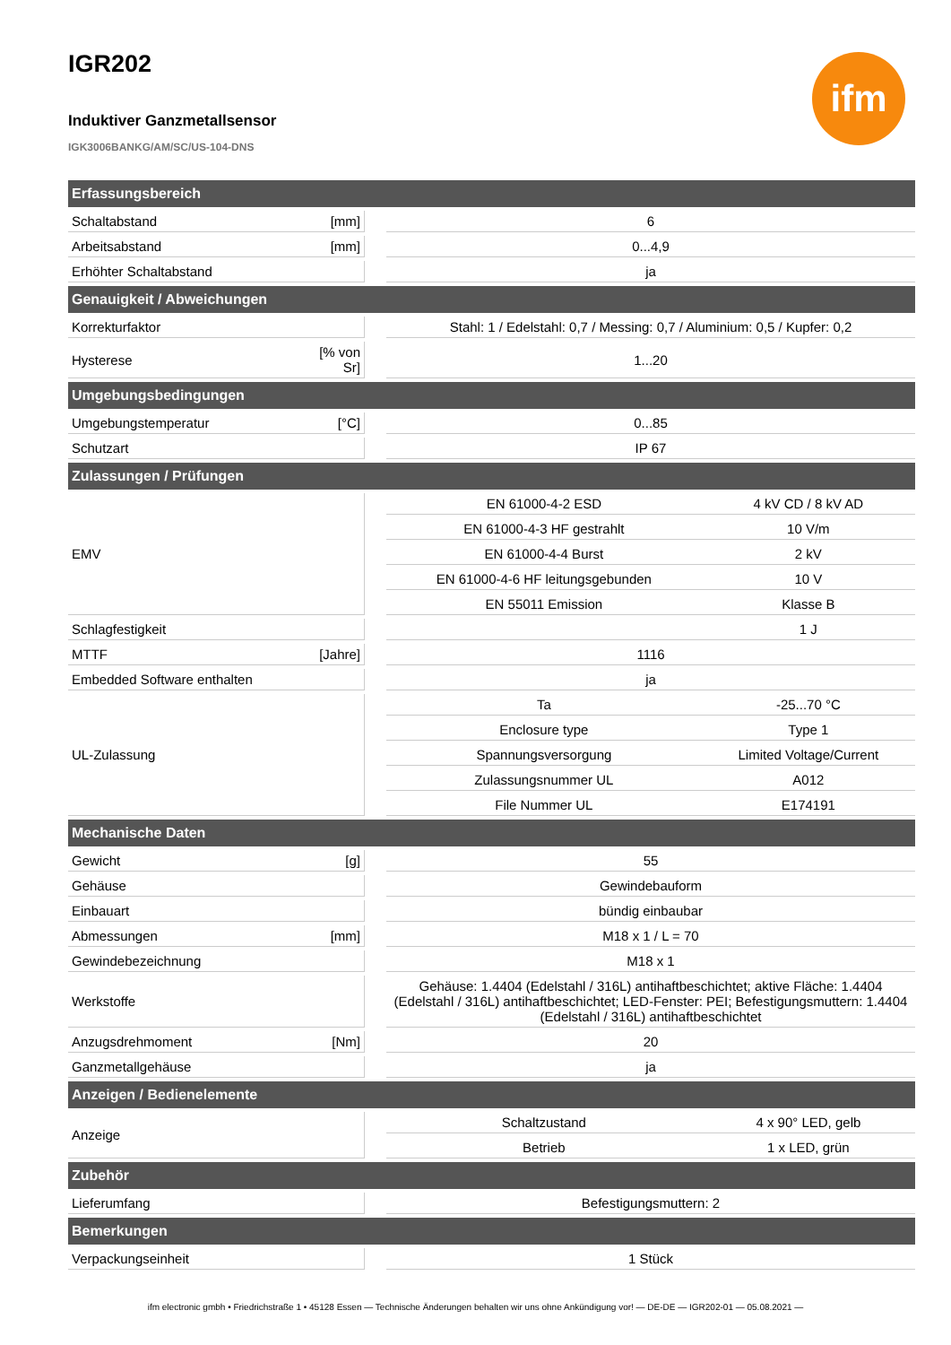ifm
IGR202
Induktiver Ganzmetallsensor
IGK3006BANKG/AM/SC/US-104-DNS
| Erfassungsbereich | | | | |
| --- | --- | --- | --- | --- |
| Schaltabstand | [mm] | | 6 | |
| Arbeitsabstand | [mm] | | 0...4,9 | |
| Erhöhter Schaltabstand | | | ja | |
| Genauigkeit / Abweichungen | | | | |
| Korrekturfaktor | | | Stahl: 1 / Edelstahl: 0,7 / Messing: 0,7 / Aluminium: 0,5 / Kupfer: 0,2 | |
| Hysterese | [% von Sr] | | 1...20 | |
| Umgebungsbedingungen | | | | |
| Umgebungstemperatur | [°C] | | 0...85 | |
| Schutzart | | | IP 67 | |
| Zulassungen / Prüfungen | | | | |
| EMV | | | EN 61000-4-2 ESD | 4 kV CD / 8 kV AD |
| | | | EN 61000-4-3 HF gestrahlt | 10 V/m |
| | | | EN 61000-4-4 Burst | 2 kV |
| | | | EN 61000-4-6 HF leitungsgebunden | 10 V |
| | | | EN 55011 Emission | Klasse B |
| Schlagfestigkeit | | | | 1 J |
| MTTF | [Jahre] | | 1116 | |
| Embedded Software enthalten | | | ja | |
| UL-Zulassung | | | Ta | -25...70 °C |
| | | | Enclosure type | Type 1 |
| | | | Spannungsversorgung | Limited Voltage/Current |
| | | | Zulassungsnummer UL | A012 |
| | | | File Nummer UL | E174191 |
| Mechanische Daten | | | | |
| Gewicht | [g] | | 55 | |
| Gehäuse | | | Gewindebauform | |
| Einbauart | | | bündig einbaubar | |
| Abmessungen | [mm] | | M18 x 1 / L = 70 | |
| Gewindebezeichnung | | | M18 x 1 | |
| Werkstoffe | | | Gehäuse: 1.4404 (Edelstahl / 316L) antihaftbeschichtet; aktive Fläche: 1.4404 (Edelstahl / 316L) antihaftbeschichtet; LED-Fenster: PEI; Befestigungsmuttern: 1.4404 (Edelstahl / 316L) antihaftbeschichtet | |
| Anzugsdrehmoment | [Nm] | | 20 | |
| Ganzmetallgehäuse | | | ja | |
| Anzeigen / Bedienelemente | | | | |
| Anzeige | | | Schaltzustand | 4 x 90° LED, gelb |
| | | | Betrieb | 1 x LED, grün |
| Zubehör | | | | |
| Lieferumfang | | | Befestigungsmuttern: 2 | |
| Bemerkungen | | | | |
| Verpackungseinheit | | | 1 Stück | |
ifm electronic gmbh • Friedrichstraße 1 • 45128 Essen — Technische Änderungen behalten wir uns ohne Ankündigung vor! — DE-DE — IGR202-01 — 05.08.2021 —